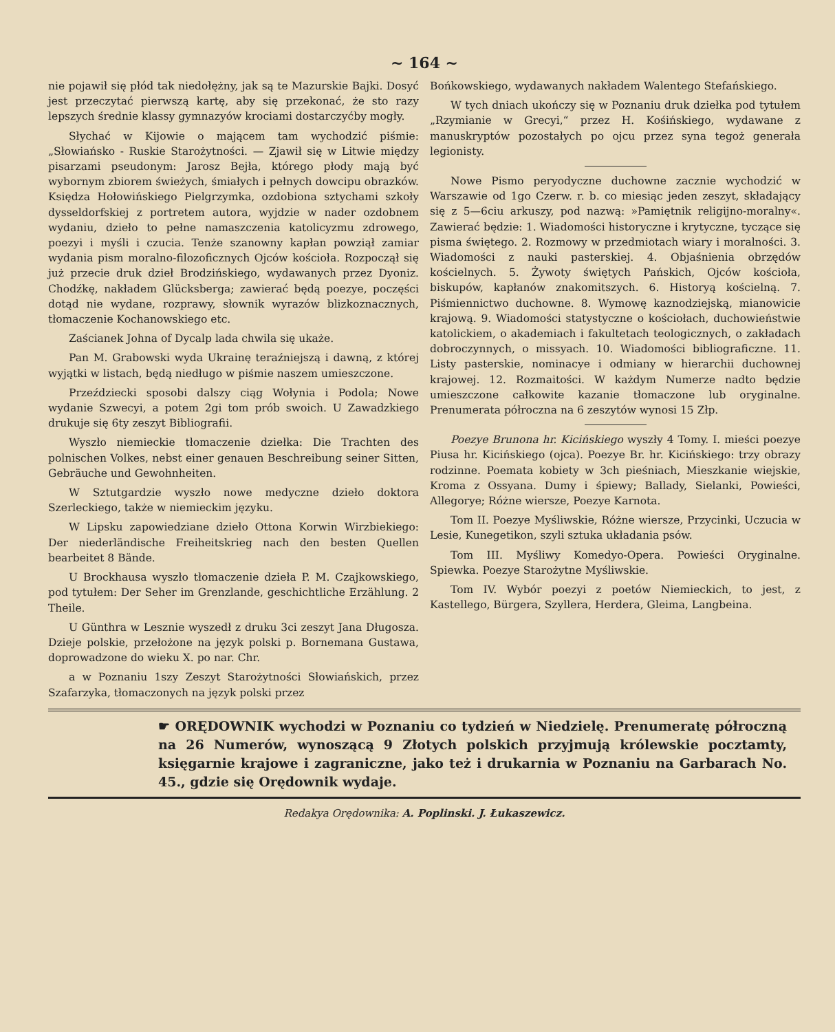~ 164 ~
nie pojawił się płód tak niedołężny, jak są te Mazurskie Bajki. Dosyć jest przeczytać pierwszą kartę, aby się przekonać, że sto razy lepszych średnie klassy gymnazyów krociami dostarczyćby mogły.
Słychać w Kijowie o mającem tam wychodzić piśmie: „Słowiańsko - Ruskie Starożytności. — Zjawił się w Litwie między pisarzami pseudonym: Jarosz Bejła, którego płody mają być wybornym zbiorem świeżych, śmiałych i pełnych dowcipu obrazków. Księdza Hołowińskiego Pielgrzymka, ozdobiona sztychami szkoły dysseldorfskiej z portretem autora, wyjdzie w nader ozdobnem wydaniu, dzieło to pełne namaszczenia katolicyzmu zdrowego, poezyi i myśli i czucia. Tenże szanowny kapłan powziął zamiar wydania pism moralno-filozoficznych Ojców kościoła. Rozpoczął się już przecie druk dzieł Brodzińskiego, wydawanych przez Dyoniz. Chodźkę, nakładem Glücksberga; zawierać będą poezye, poczęści dotąd nie wydane, rozprawy, słownik wyrazów blizkoznacznych, tłomaczenie Kochanowskiego etc.
Zaścianek Johna of Dycalp lada chwila się ukaże.
Pan M. Grabowski wyda Ukrainę teraźniejszą i dawną, z której wyjątki w listach, będą niedługo w piśmie naszem umieszczone.
Przeździecki sposobi dalszy ciąg Wołynia i Podola; Nowe wydanie Szwecyi, a potem 2gi tom prób swoich. U Zawadzkiego drukuje się 6ty zeszyt Bibliografii.
Wyszło niemieckie tłomaczenie dziełka: Die Trachten des polnischen Volkes, nebst einer genauen Beschreibung seiner Sitten, Gebräuche und Gewohnheiten.
W Sztutgardzie wyszło nowe medyczne dzieło doktora Szerleckiego, także w niemieckim języku.
W Lipsku zapowiedziane dzieło Ottona Korwin Wirzbiekiego: Der niederländische Freiheitskrieg nach den besten Quellen bearbeitet 8 Bände.
U Brockhausa wyszło tłomaczenie dzieła P. M. Czajkowskiego, pod tytułem: Der Seher im Grenzlande, geschichtliche Erzählung. 2 Theile.
U Günthra w Lesznie wyszedł z druku 3ci zeszyt Jana Długosza. Dzieje polskie, przełożone na język polski p. Bornemana Gustawa, doprowadzone do wieku X. po nar. Chr.
a w Poznaniu 1szy Zeszyt Starożytności Słowiańskich, przez Szafarzyka, tłomaczonych na język polski przez
Bońkowskiego, wydawanych nakładem Walentego Stefańskiego.
W tych dniach ukończy się w Poznaniu druk dziełka pod tytułem „Rzymianie w Grecyi,“ przez H. Kośińskiego, wydawane z manuskryptów pozostałych po ojcu przez syna tegoż generała legionisty.
Nowe Pismo peryodyczne duchowne zacznie wychodzić w Warszawie od 1go Czerw. r. b. co miesiąc jeden zeszyt, składający się z 5—6ciu arkuszy, pod nazwą: »Pamiętnik religijno-moralny«. Zawierać będzie: 1. Wiadomości historyczne i krytyczne, tyczące się pisma świętego. 2. Rozmowy w przedmiotach wiary i moralności. 3. Wiadomości z nauki pasterskiej. 4. Objaśnienia obrzędów kościelnych. 5. Żywoty świętych Pańskich, Ojców kościoła, biskupów, kapłanów znakomitszych. 6. Historyą kościelną. 7. Piśmiennictwo duchowne. 8. Wymowę kaznodziejską, mianowicie krajową. 9. Wiadomości statystyczne o kościołach, duchowieństwie katolickiem, o akademiach i fakultetach teologicznych, o zakładach dobroczynnych, o missyach. 10. Wiadomości bibliograficzne. 11. Listy pasterskie, nominacye i odmiany w hierarchii duchownej krajowej. 12. Rozmaitości. W każdym Numerze nadto będzie umieszczone całkowite kazanie tłomaczone lub oryginalne. Prenumerata półroczna na 6 zeszytów wynosi 15 Złp.
Poezye Brunona hr. Kicińskiego wyszły 4 Tomy. I. mieści poezye Piusa hr. Kicińskiego (ojca). Poezye Br. hr. Kicińskiego: trzy obrazy rodzinne. Poemata kobiety w 3ch pieśniach, Mieszkanie wiejskie, Kroma z Ossyana. Dumy i śpiewy; Ballady, Sielanki, Powieści, Allegorye; Różne wiersze, Poezye Karnota.
Tom II. Poezye Myśliwskie, Różne wiersze, Przycinki, Uczucia w Lesie, Kunegetikon, szyli sztuka układania psów.
Tom III. Myśliwy Komedyo-Opera. Powieści Oryginalne. Spiewka. Poezye Starożytne Myśliwskie.
Tom IV. Wybór poezyi z poetów Niemieckich, to jest, z Kastellego, Bürgera, Szyllera, Herdera, Gleima, Langbeina.
☛ ORĘDOWNIK wychodzi w Poznaniu co tydzień w Niedzielę. Prenumeratę półroczną na 26 Numerów, wynoszącą 9 Złotych polskich przyjmują królewskie pocztamty, księgarnie krajowe i zagraniczne, jako też i drukarnia w Poznaniu na Garbarach No. 45., gdzie się Orędownik wydaje.
Redakya Orędownika: A. Poplinski. J. Łukaszewicz.